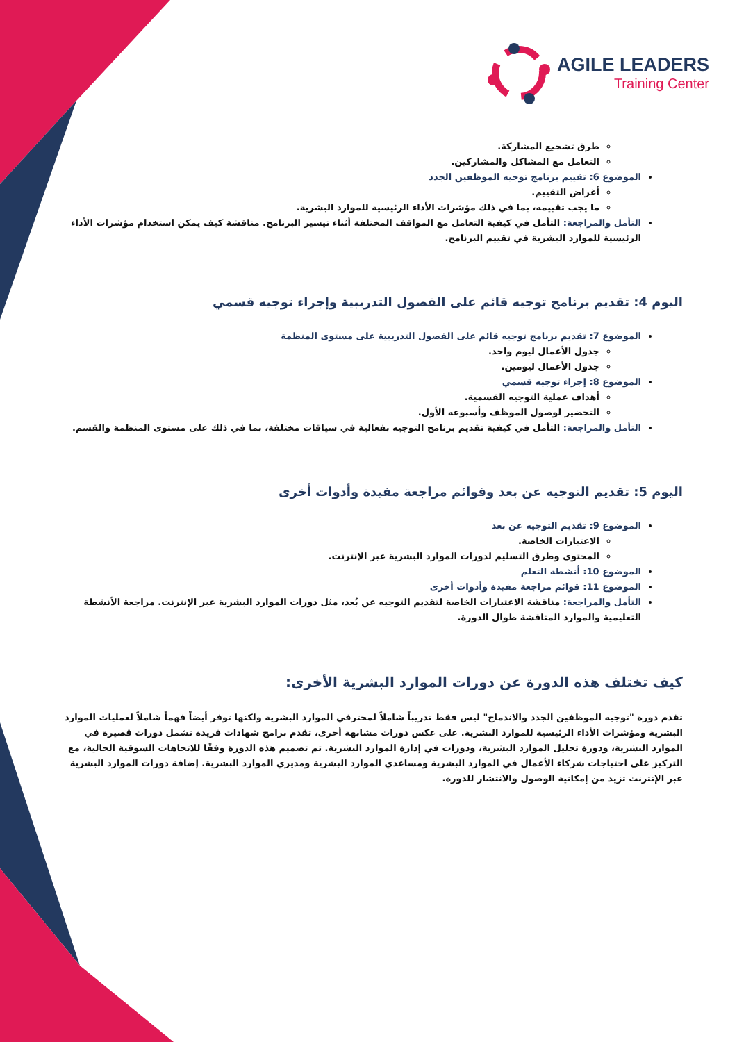AGILE LEADERS
Training Center
طرق تشجيع المشاركة.
التعامل مع المشاكل والمشاركين.
الموضوع 6: تقييم برنامج توجيه الموظفين الجدد
أغراض التقييم.
ما يجب تقييمه، بما في ذلك مؤشرات الأداء الرئيسية للموارد البشرية.
التأمل والمراجعة: التأمل في كيفية التعامل مع المواقف المختلفة أثناء تيسير البرنامج. مناقشة كيف يمكن استخدام مؤشرات الأداء الرئيسية للموارد البشرية في تقييم البرنامج.
اليوم 4: تقديم برنامج توجيه قائم على الفصول التدريبية وإجراء توجيه قسمي
الموضوع 7: تقديم برنامج توجيه قائم على الفصول التدريبية على مستوى المنظمة
جدول الأعمال ليوم واحد.
جدول الأعمال ليومين.
الموضوع 8: إجراء توجيه قسمي
أهداف عملية التوجيه القسمية.
التحضير لوصول الموظف وأسبوعه الأول.
التأمل والمراجعة: التأمل في كيفية تقديم برنامج التوجيه بفعالية في سياقات مختلفة، بما في ذلك على مستوى المنظمة والقسم.
اليوم 5: تقديم التوجيه عن بعد وقوائم مراجعة مفيدة وأدوات أخرى
الموضوع 9: تقديم التوجيه عن بعد
الاعتبارات الخاصة.
المحتوى وطرق التسليم لدورات الموارد البشرية عبر الإنترنت.
الموضوع 10: أنشطة التعلم
الموضوع 11: قوائم مراجعة مفيدة وأدوات أخرى
التأمل والمراجعة: مناقشة الاعتبارات الخاصة لتقديم التوجيه عن بُعد، مثل دورات الموارد البشرية عبر الإنترنت. مراجعة الأنشطة التعليمية والموارد المناقشة طوال الدورة.
كيف تختلف هذه الدورة عن دورات الموارد البشرية الأخرى:
تقدم دورة "توجيه الموظفين الجدد والاندماج" ليس فقط تدريباً شاملاً لمحترفي الموارد البشرية ولكنها توفر أيضاً فهماً شاملاً لعمليات الموارد البشرية ومؤشرات الأداء الرئيسية للموارد البشرية. على عكس دورات مشابهة أخرى، تقدم برامج شهادات فريدة تشمل دورات قصيرة في الموارد البشرية، ودورة تحليل الموارد البشرية، ودورات في إدارة الموارد البشرية. تم تصميم هذه الدورة وفقًا للاتجاهات السوقية الحالية، مع التركيز على احتياجات شركاء الأعمال في الموارد البشرية ومساعدي الموارد البشرية ومديري الموارد البشرية. إضافة دورات الموارد البشرية عبر الإنترنت تزيد من إمكانية الوصول والانتشار للدورة.